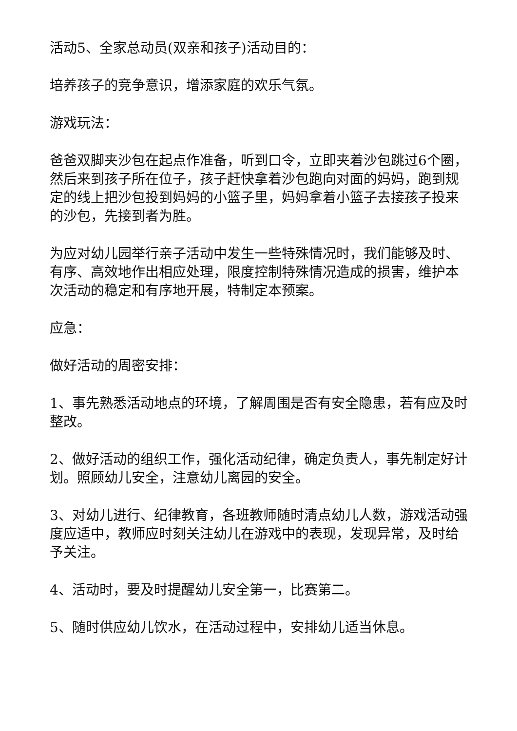活动5、全家总动员(双亲和孩子)活动目的：
培养孩子的竞争意识，增添家庭的欢乐气氛。
游戏玩法：
爸爸双脚夹沙包在起点作准备，听到口令，立即夹着沙包跳过6个圈，然后来到孩子所在位子，孩子赶快拿着沙包跑向对面的妈妈，跑到规定的线上把沙包投到妈妈的小篮子里，妈妈拿着小篮子去接孩子投来的沙包，先接到者为胜。
为应对幼儿园举行亲子活动中发生一些特殊情况时，我们能够及时、有序、高效地作出相应处理，限度控制特殊情况造成的损害，维护本次活动的稳定和有序地开展，特制定本预案。
应急：
做好活动的周密安排：
1、事先熟悉活动地点的环境，了解周围是否有安全隐患，若有应及时整改。
2、做好活动的组织工作，强化活动纪律，确定负责人，事先制定好计划。照顾幼儿安全，注意幼儿离园的安全。
3、对幼儿进行、纪律教育，各班教师随时清点幼儿人数，游戏活动强度应适中，教师应时刻关注幼儿在游戏中的表现，发现异常，及时给予关注。
4、活动时，要及时提醒幼儿安全第一，比赛第二。
5、随时供应幼儿饮水，在活动过程中，安排幼儿适当休息。